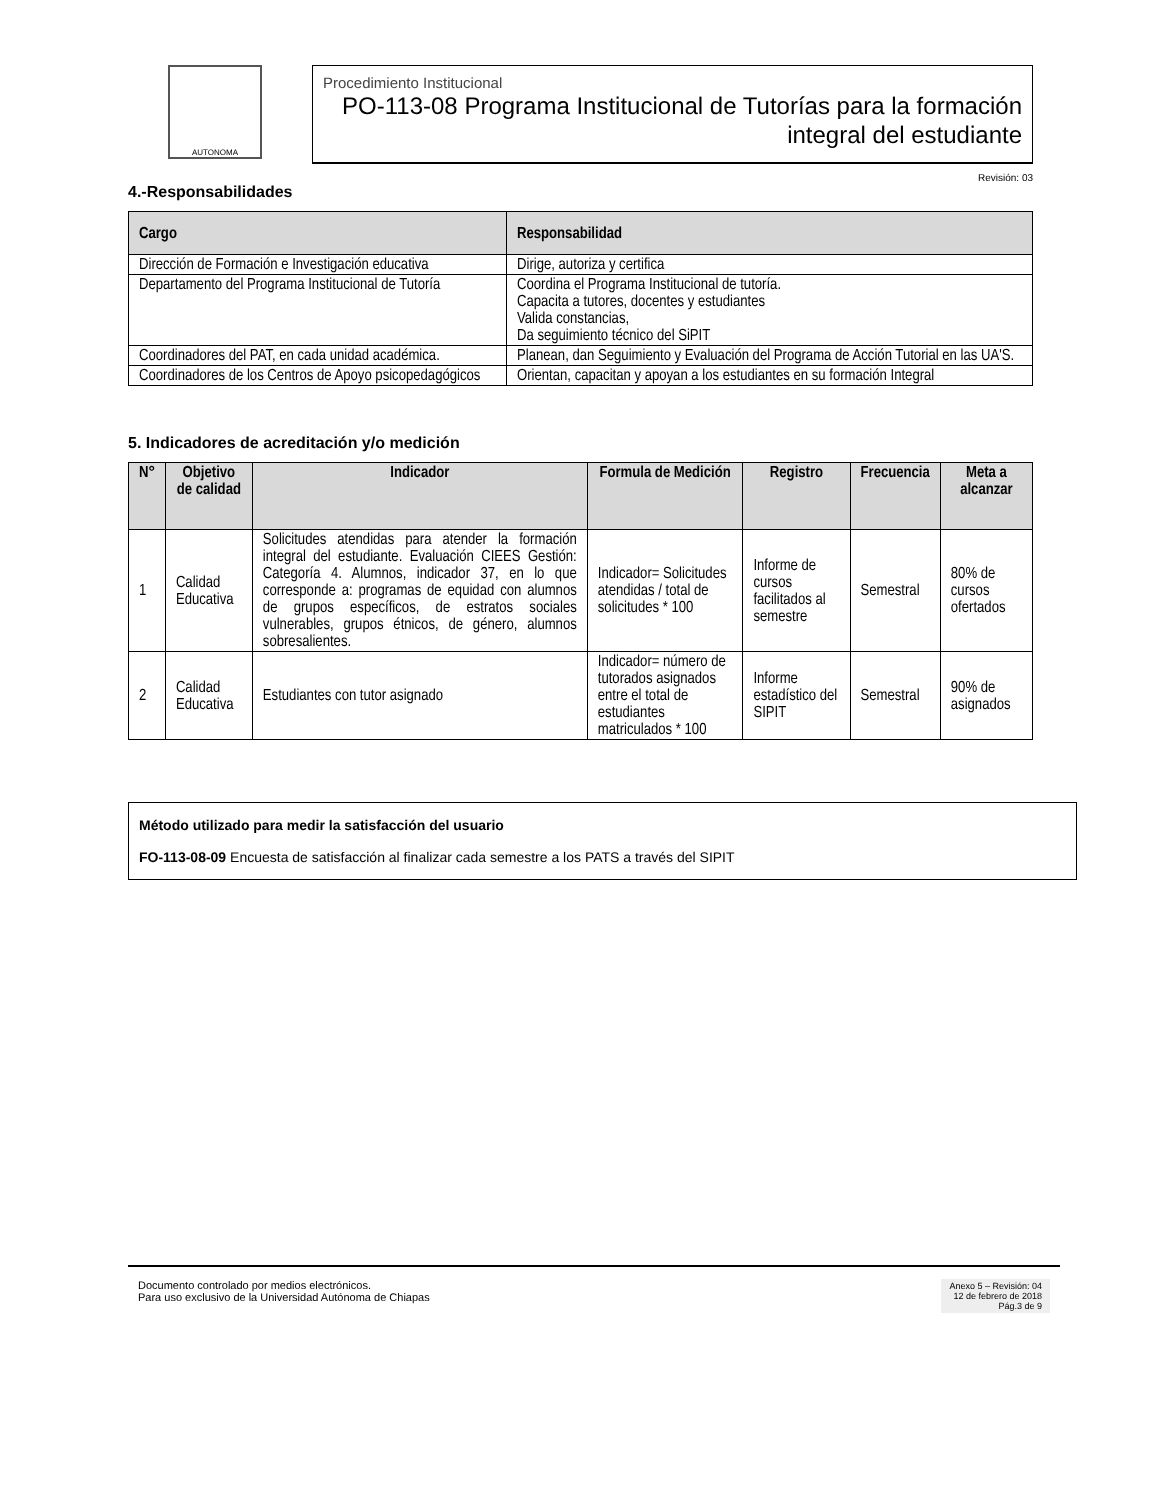AUTONOMA
Procedimiento Institucional
PO-113-08 Programa Institucional de Tutorías para la formación integral del estudiante
Revisión: 03
4.-Responsabilidades
| Cargo | Responsabilidad |
| --- | --- |
| Dirección de Formación e Investigación educativa | Dirige, autoriza y certifica |
| Departamento del Programa Institucional de Tutoría | Coordina el Programa Institucional de tutoría. Capacita a tutores, docentes y estudiantes Valida constancias, Da seguimiento técnico del SiPIT |
| Coordinadores del PAT, en cada unidad académica. | Planean, dan Seguimiento y Evaluación del Programa de Acción Tutorial en las UA'S. |
| Coordinadores de los Centros de Apoyo psicopedagógicos | Orientan, capacitan y apoyan a los estudiantes en su formación Integral |
5. Indicadores de acreditación y/o medición
| N° | Objetivo de calidad | Indicador | Formula de Medición | Registro | Frecuencia | Meta a alcanzar |
| --- | --- | --- | --- | --- | --- | --- |
| 1 | Calidad Educativa | Solicitudes atendidas para atender la formación integral del estudiante. Evaluación CIEES Gestión: Categoría 4. Alumnos, indicador 37, en lo que corresponde a: programas de equidad con alumnos de grupos específicos, de estratos sociales vulnerables, grupos étnicos, de género, alumnos sobresalientes. | Indicador= Solicitudes atendidas / total de solicitudes * 100 | Informe de cursos facilitados al semestre | Semestral | 80% de cursos ofertados |
| 2 | Calidad Educativa | Estudiantes con tutor asignado | Indicador= número de tutorados asignados entre el total de estudiantes matriculados * 100 | Informe estadístico del SIPIT | Semestral | 90% de asignados |
Método utilizado para medir la satisfacción del usuario
FO-113-08-09 Encuesta de satisfacción al finalizar cada semestre a los PATS a través del SIPIT
Documento controlado por medios electrónicos.
Para uso exclusivo de la Universidad Autónoma de Chiapas
Anexo 5 – Revisión: 04
12 de febrero de 2018
Pág.3 de 9